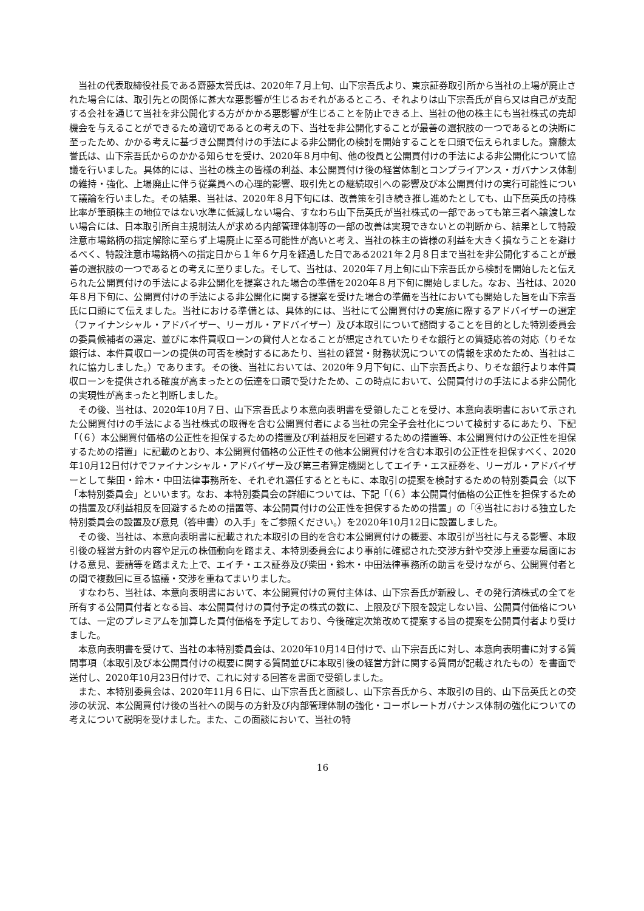当社の代表取締役社長である齋藤太誉氏は、2020年７月上旬、山下宗吾氏より、東京証券取引所から当社の上場が廃止された場合には、取引先との関係に甚大な悪影響が生じるおそれがあるところ、それよりは山下宗吾氏が自ら又は自己が支配する会社を通じて当社を非公開化する方がかかる悪影響が生じることを防止できる上、当社の他の株主にも当社株式の売却機会を与えることができるため適切であるとの考えの下、当社を非公開化することが最善の選択肢の一つであるとの決断に至ったため、かかる考えに基づき公開買付けの手法による非公開化の検討を開始することを口頭で伝えられました。齋藤太誉氏は、山下宗吾氏からのかかる知らせを受け、2020年８月中旬、他の役員と公開買付けの手法による非公開化について協議を行いました。具体的には、当社の株主の皆様の利益、本公開買付け後の経営体制とコンプライアンス・ガバナンス体制の維持・強化、上場廃止に伴う従業員への心理的影響、取引先との継続取引への影響及び本公開買付けの実行可能性について議論を行いました。その結果、当社は、2020年８月下旬には、改善策を引き続き推し進めたとしても、山下岳英氏の持株比率が筆頭株主の地位ではない水準に低減しない場合、すなわち山下岳英氏が当社株式の一部であっても第三者へ譲渡しない場合には、日本取引所自主規制法人が求める内部管理体制等の一部の改善は実現できないとの判断から、結果として特設注意市場銘柄の指定解除に至らず上場廃止に至る可能性が高いと考え、当社の株主の皆様の利益を大きく損なうことを避けるべく、特設注意市場銘柄への指定日から１年６ケ月を経過した日である2021年２月８日まで当社を非公開化することが最善の選択肢の一つであるとの考えに至りました。そして、当社は、2020年７月上旬に山下宗吾氏から検討を開始したと伝えられた公開買付けの手法による非公開化を提案された場合の準備を2020年８月下旬に開始しました。なお、当社は、2020年８月下旬に、公開買付けの手法による非公開化に関する提案を受けた場合の準備を当社においても開始した旨を山下宗吾氏に口頭にて伝えました。当社における準備とは、具体的には、当社にて公開買付けの実施に際するアドバイザーの選定（ファイナンシャル・アドバイザー、リーガル・アドバイザー）及び本取引について諮問することを目的とした特別委員会の委員候補者の選定、並びに本件買収ローンの貸付人となることが想定されていたりそな銀行との質疑応答の対応（りそな銀行は、本件買収ローンの提供の可否を検討するにあたり、当社の経営・財務状況についての情報を求めたため、当社はこれに協力しました。）であります。その後、当社においては、2020年９月下旬に、山下宗吾氏より、りそな銀行より本件買収ローンを提供される確度が高まったとの伝達を口頭で受けたため、この時点において、公開買付けの手法による非公開化の実現性が高まったと判断しました。
　その後、当社は、2020年10月７日、山下宗吾氏より本意向表明書を受領したことを受け、本意向表明書において示された公開買付けの手法による当社株式の取得を含む公開買付者による当社の完全子会社化について検討するにあたり、下記「（６）本公開買付価格の公正性を担保するための措置及び利益相反を回避するための措置等、本公開買付けの公正性を担保するための措置」に記載のとおり、本公開買付価格の公正性その他本公開買付けを含む本取引の公正性を担保すべく、2020年10月12日付けでファイナンシャル・アドバイザー及び第三者算定機関としてエイチ・エス証券を、リーガル・アドバイザーとして柴田・鈴木・中田法律事務所を、それぞれ選任するとともに、本取引の提案を検討するための特別委員会（以下「本特別委員会」といいます。なお、本特別委員会の詳細については、下記「（６）本公開買付価格の公正性を担保するための措置及び利益相反を回避するための措置等、本公開買付けの公正性を担保するための措置」の「④当社における独立した特別委員会の設置及び意見（答申書）の入手」をご参照ください。）を2020年10月12日に設置しました。
　その後、当社は、本意向表明書に記載された本取引の目的を含む本公開買付けの概要、本取引が当社に与える影響、本取引後の経営方針の内容や足元の株価動向を踏まえ、本特別委員会により事前に確認された交渉方針や交渉上重要な局面における意見、要請等を踏まえた上で、エイチ・エス証券及び柴田・鈴木・中田法律事務所の助言を受けながら、公開買付者との間で複数回に亘る協議・交渉を重ねてまいりました。
　すなわち、当社は、本意向表明書において、本公開買付けの買付主体は、山下宗吾氏が新設し、その発行済株式の全てを所有する公開買付者となる旨、本公開買付けの買付予定の株式の数に、上限及び下限を設定しない旨、公開買付価格については、一定のプレミアムを加算した買付価格を予定しており、今後確定次第改めて提案する旨の提案を公開買付者より受けました。
　本意向表明書を受けて、当社の本特別委員会は、2020年10月14日付けで、山下宗吾氏に対し、本意向表明書に対する質問事項（本取引及び本公開買付けの概要に関する質問並びに本取引後の経営方針に関する質問が記載されたもの）を書面で送付し、2020年10月23日付けで、これに対する回答を書面で受領しました。
　また、本特別委員会は、2020年11月６日に、山下宗吾氏と面談し、山下宗吾氏から、本取引の目的、山下岳英氏との交渉の状況、本公開買付け後の当社への関与の方針及び内部管理体制の強化・コーポレートガバナンス体制の強化についての考えについて説明を受けました。また、この面談において、当社の特
16